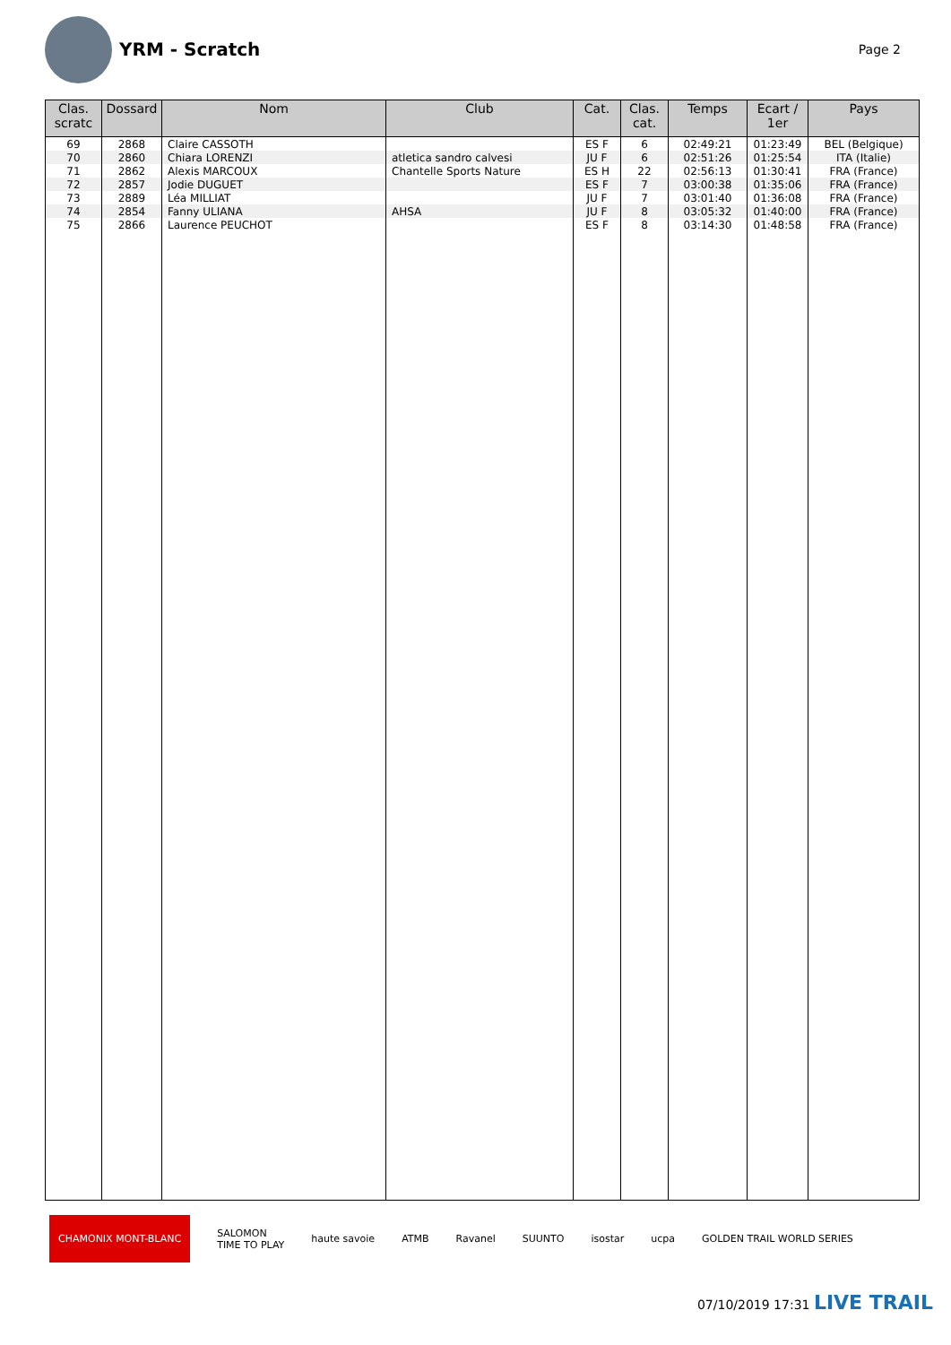YRM - Scratch
Page 2
| Clas. scratc | Dossard | Nom | Club | Cat. | Clas. cat. | Temps | Ecart / 1er | Pays |
| --- | --- | --- | --- | --- | --- | --- | --- | --- |
| 69 | 2868 | Claire CASSOTH | | ES F | 6 | 02:49:21 | 01:23:49 | BEL (Belgique) |
| 70 | 2860 | Chiara LORENZI | atletica sandro calvesi | JU F | 6 | 02:51:26 | 01:25:54 | ITA (Italie) |
| 71 | 2862 | Alexis MARCOUX | Chantelle Sports Nature | ES H | 22 | 02:56:13 | 01:30:41 | FRA (France) |
| 72 | 2857 | Jodie DUGUET | | ES F | 7 | 03:00:38 | 01:35:06 | FRA (France) |
| 73 | 2889 | Léa MILLIAT | | JU F | 7 | 03:01:40 | 01:36:08 | FRA (France) |
| 74 | 2854 | Fanny ULIANA | AHSA | JU F | 8 | 03:05:32 | 01:40:00 | FRA (France) |
| 75 | 2866 | Laurence PEUCHOT | | ES F | 8 | 03:14:30 | 01:48:58 | FRA (France) |
CHAMONIX MONT-BLANC SALOMON
TIME TO PLAY haute savoie ATMB Ravanel SUUNTO isostar ucpa GOLDEN TRAIL WORLD SERIES
07/10/2019 17:31 LIVE TRAIL